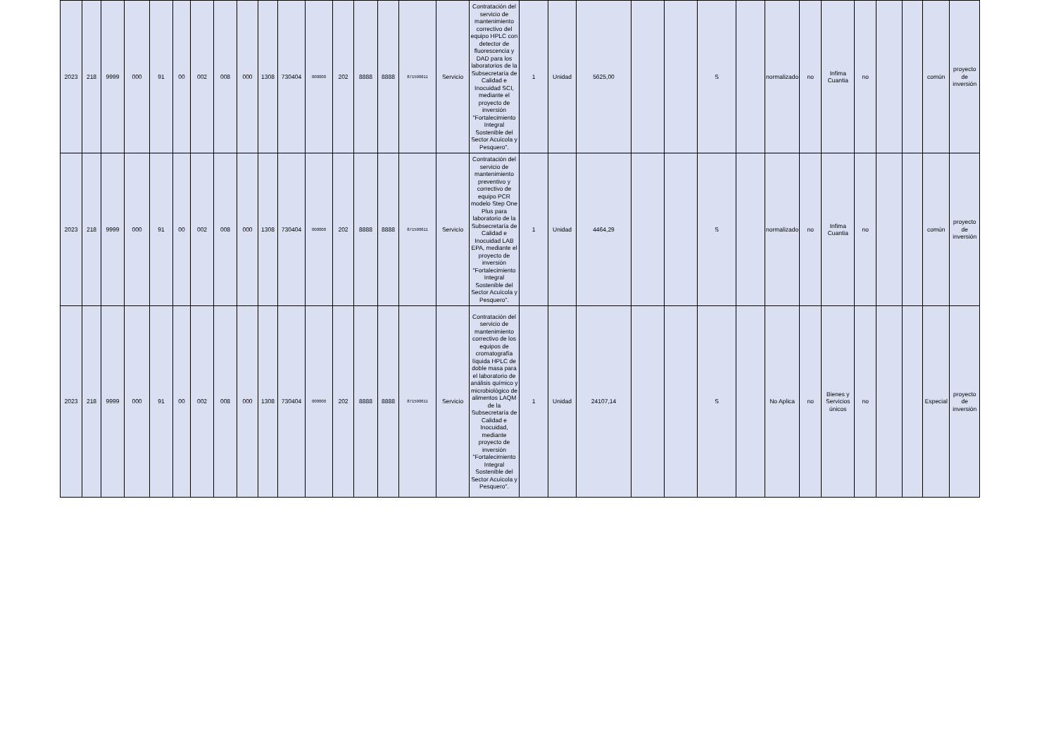| 2023 | 218 | 9999 | 000 | 91 | 00 | 002 | 008 | 000 | 1308 | 730404 | 000000 | 202 | 8888 | 8888 | 871590611 | Servicio | Contratación del servicio de mantenimiento correctivo del equipo HPLC con detector de fluorescencia y DAD para los laboratorios de la Subsecretaría de Calidad e Inocuidad SCI, mediante el proyecto de inversión "Fortalecimiento Integral Sostenible del Sector Acuícola y Pesquero". | 1 | Unidad | 5625,00 | | | S | | normalizado | no | Infima Cuantia | no | | | común | proyecto de inversión |
| 2023 | 218 | 9999 | 000 | 91 | 00 | 002 | 008 | 000 | 1308 | 730404 | 000000 | 202 | 8888 | 8888 | 871590611 | Servicio | Contratación del servicio de mantenimiento preventivo y correctivo de equipo PCR modelo Step One Plus para laboratorio de la Subsecretaría de Calidad e Inocuidad LAB EPA, mediante el proyecto de inversión "Fortalecimiento Integral Sostenible del Sector Acuícola y Pesquero". | 1 | Unidad | 4464,29 | | | S | | normalizado | no | Infima Cuantia | no | | | común | proyecto de inversión |
| 2023 | 218 | 9999 | 000 | 91 | 00 | 002 | 008 | 000 | 1308 | 730404 | 000000 | 202 | 8888 | 8888 | 871590611 | Servicio | Contratación del servicio de mantenimiento correctivo de los equipos de cromatografía líquida HPLC de doble masa para el laboratorio de análisis químico y microbiológico de alimentos LAQM de la Subsecretaría de Calidad e Inocuidad, mediante proyecto de inversión "Fortalecimiento Integral Sostenible del Sector Acuícola y Pesquero". | 1 | Unidad | 24107,14 | | | S | | No Aplica | no | Bienes y Servicios únicos | no | | | Especial | proyecto de inversión |